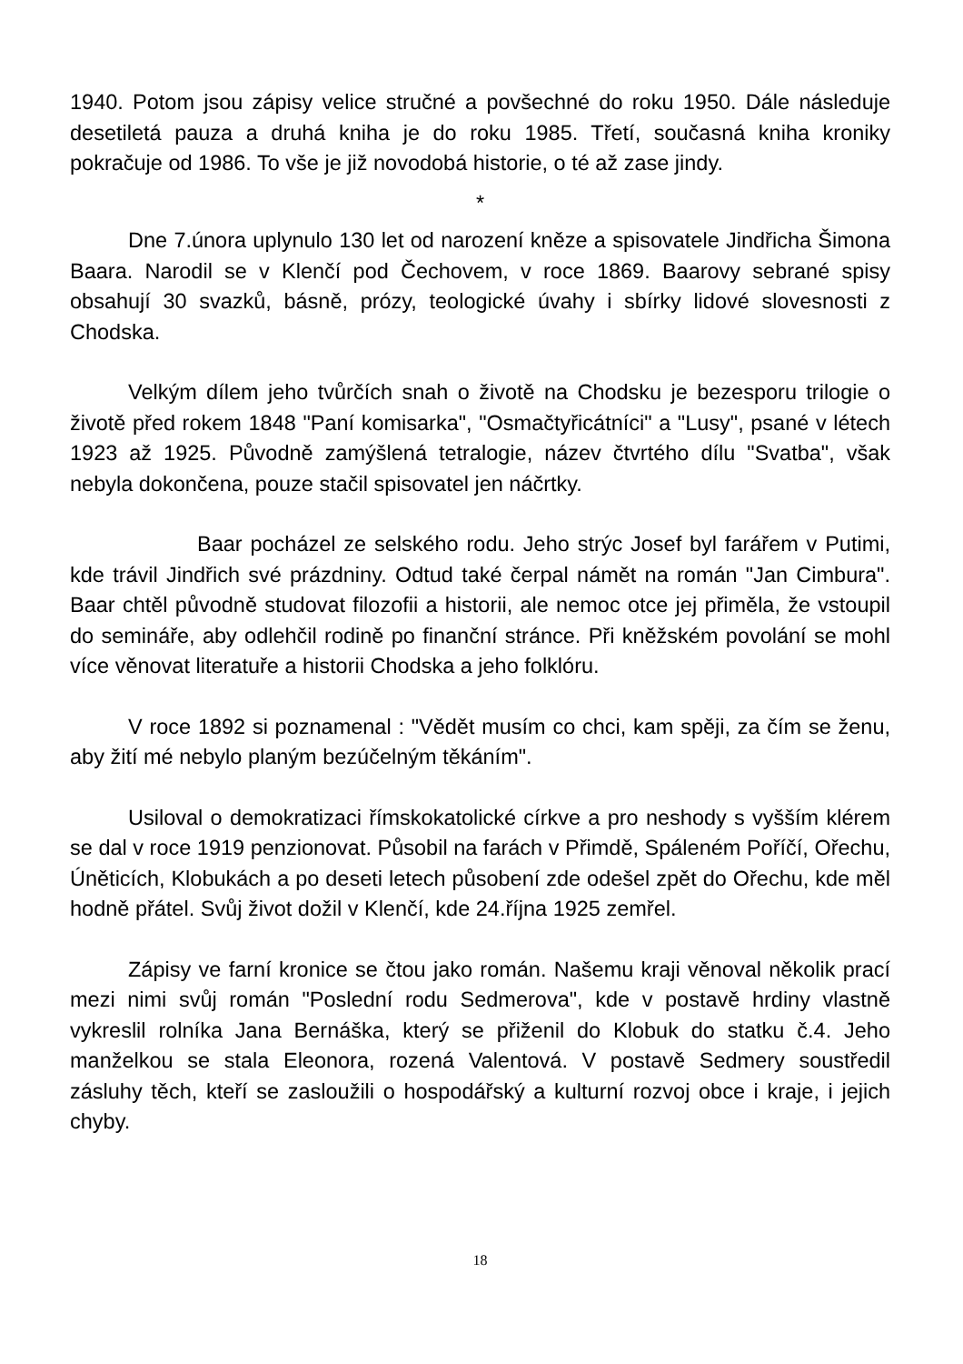1940. Potom jsou zápisy velice stručné a povšechné do roku 1950. Dále následuje desetiletá pauza a druhá kniha je do roku 1985. Třetí, současná kniha kroniky pokračuje od 1986. To vše je již novodobá historie, o té až zase jindy.
*
Dne 7.února uplynulo 130 let od narození kněze a spisovatele Jindřicha Šimona Baara. Narodil se v Klenčí pod Čechovem, v roce 1869. Baarovy sebrané spisy obsahují 30 svazků, básně, prózy, teologické úvahy i sbírky lidové slovesnosti z Chodska.
Velkým dílem jeho tvůrčích snah o životě na Chodsku je bezesporu trilogie o životě před rokem 1848 "Paní komisarka", "Osmačtyřicátníci" a "Lusy", psané v létech 1923 až 1925. Původně zamýšlená tetralogie, název čtvrtého dílu "Svatba", však nebyla dokončena, pouze stačil spisovatel jen náčrtky.
Baar pocházel ze selského rodu. Jeho strýc Josef byl farářem v Putimi, kde trávil Jindřich své prázdniny. Odtud také čerpal námět na román "Jan Cimbura". Baar chtěl původně studovat filozofii a historii, ale nemoc otce jej přiměla, že vstoupil do semináře, aby odlehčil rodině po finanční stránce. Při kněžském povolání se mohl více věnovat literatuře a historii Chodska a jeho folklóru.
V roce 1892 si poznamenal : "Vědět musím co chci, kam spěji, za čím se ženu, aby žití mé nebylo planým bezúčelným těkáním".
Usiloval o demokratizaci římskokatolické církve a pro neshody s vyšším klérem se dal v roce 1919 penzionovat. Působil na farách v Přimdě, Spáleném Poříčí, Ořechu, Úněticích, Klobukách a po deseti letech působení zde odešel zpět do Ořechu, kde měl hodně přátel. Svůj život dožil v Klenčí, kde 24.října 1925 zemřel.
Zápisy ve farní kronice se čtou jako román. Našemu kraji věnoval několik prací mezi nimi svůj román "Poslední rodu Sedmerova", kde v postavě hrdiny vlastně vykreslil rolníka Jana Bernáška, který se přiženil do Klobuk do statku č.4. Jeho manželkou se stala Eleonora, rozená Valentová. V postavě Sedmery soustředil zásluhy těch, kteří se zasloužili o hospodářský a kulturní rozvoj obce i kraje, i jejich chyby.
18